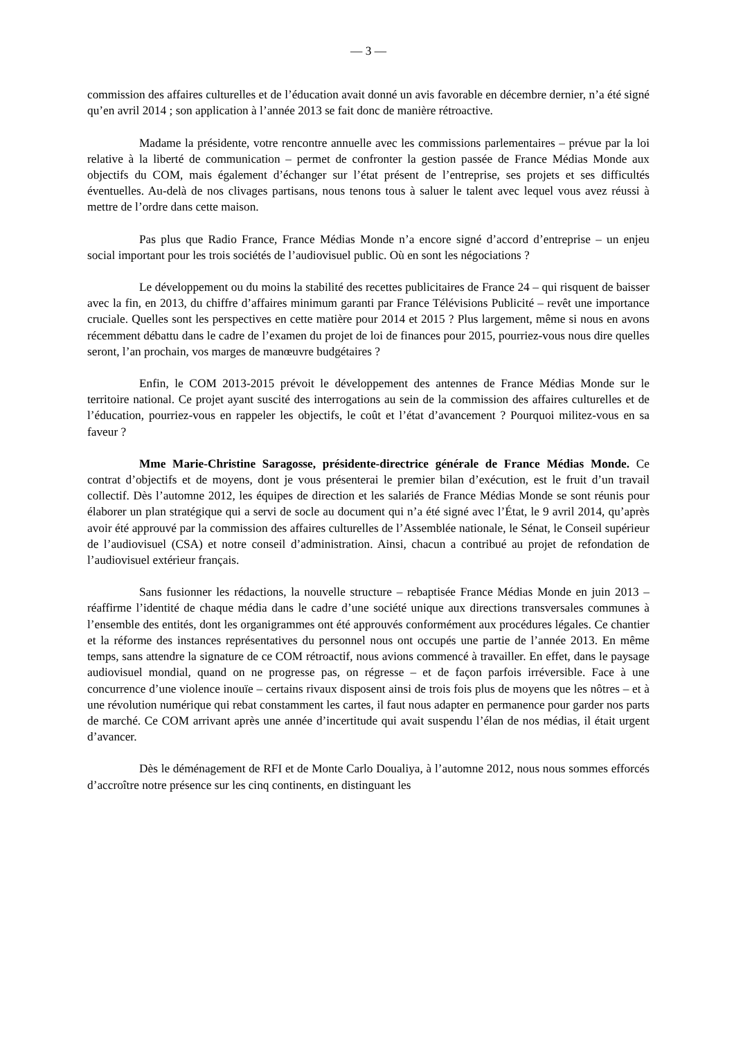— 3 —
commission des affaires culturelles et de l’éducation avait donné un avis favorable en décembre dernier, n’a été signé qu’en avril 2014 ; son application à l’année 2013 se fait donc de manière rétroactive.
Madame la présidente, votre rencontre annuelle avec les commissions parlementaires – prévue par la loi relative à la liberté de communication – permet de confronter la gestion passée de France Médias Monde aux objectifs du COM, mais également d’échanger sur l’état présent de l’entreprise, ses projets et ses difficultés éventuelles. Au-delà de nos clivages partisans, nous tenons tous à saluer le talent avec lequel vous avez réussi à mettre de l’ordre dans cette maison.
Pas plus que Radio France, France Médias Monde n’a encore signé d’accord d’entreprise – un enjeu social important pour les trois sociétés de l’audiovisuel public. Où en sont les négociations ?
Le développement ou du moins la stabilité des recettes publicitaires de France 24 – qui risquent de baisser avec la fin, en 2013, du chiffre d’affaires minimum garanti par France Télévisions Publicité – revêt une importance cruciale. Quelles sont les perspectives en cette matière pour 2014 et 2015 ? Plus largement, même si nous en avons récemment débattu dans le cadre de l’examen du projet de loi de finances pour 2015, pourriez-vous nous dire quelles seront, l’an prochain, vos marges de manœuvre budgétaires ?
Enfin, le COM 2013-2015 prévoit le développement des antennes de France Médias Monde sur le territoire national. Ce projet ayant suscité des interrogations au sein de la commission des affaires culturelles et de l’éducation, pourriez-vous en rappeler les objectifs, le coût et l’état d’avancement ? Pourquoi militez-vous en sa faveur ?
Mme Marie-Christine Saragosse, présidente-directrice générale de France Médias Monde. Ce contrat d’objectifs et de moyens, dont je vous présenterai le premier bilan d’exécution, est le fruit d’un travail collectif. Dès l’automne 2012, les équipes de direction et les salariés de France Médias Monde se sont réunis pour élaborer un plan stratégique qui a servi de socle au document qui n’a été signé avec l’État, le 9 avril 2014, qu’après avoir été approuvé par la commission des affaires culturelles de l’Assemblée nationale, le Sénat, le Conseil supérieur de l’audiovisuel (CSA) et notre conseil d’administration. Ainsi, chacun a contribué au projet de refondation de l’audiovisuel extérieur français.
Sans fusionner les rédactions, la nouvelle structure – rebaptisée France Médias Monde en juin 2013 – réaffirme l’identité de chaque média dans le cadre d’une société unique aux directions transversales communes à l’ensemble des entités, dont les organigrammes ont été approuvés conformément aux procédures légales. Ce chantier et la réforme des instances représentatives du personnel nous ont occupés une partie de l’année 2013. En même temps, sans attendre la signature de ce COM rétroactif, nous avions commencé à travailler. En effet, dans le paysage audiovisuel mondial, quand on ne progresse pas, on régresse – et de façon parfois irréversible. Face à une concurrence d’une violence inouïe – certains rivaux disposent ainsi de trois fois plus de moyens que les nôtres – et à une révolution numérique qui rebat constamment les cartes, il faut nous adapter en permanence pour garder nos parts de marché. Ce COM arrivant après une année d’incertitude qui avait suspendu l’élan de nos médias, il était urgent d’avancer.
Dès le déménagement de RFI et de Monte Carlo Doualiya, à l’automne 2012, nous nous sommes efforcés d’accroître notre présence sur les cinq continents, en distinguant les